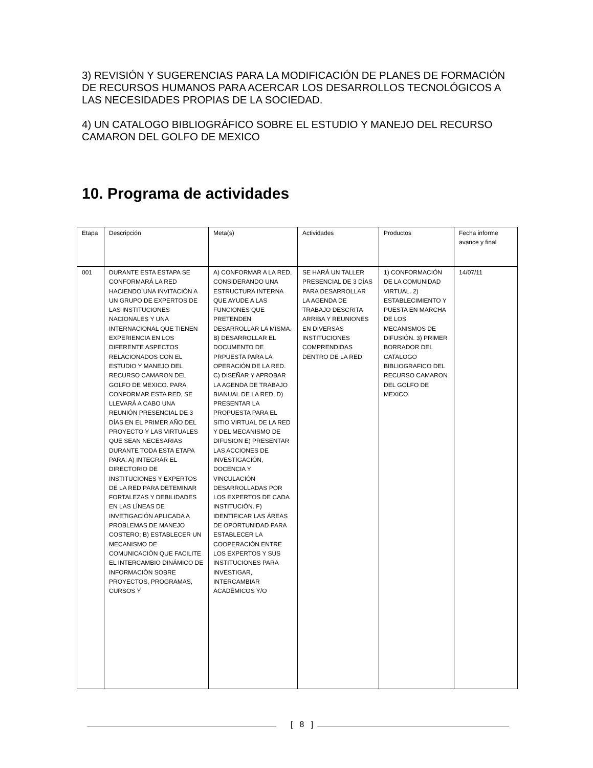3) REVISIÓN Y SUGERENCIAS PARA LA MODIFICACIÓN DE PLANES DE FORMACIÓN DE RECURSOS HUMANOS PARA ACERCAR LOS DESARROLLOS TECNOLÓGICOS A LAS NECESIDADES PROPIAS DE LA SOCIEDAD.
4) UN CATALOGO BIBLIOGRÁFICO SOBRE EL ESTUDIO Y MANEJO DEL RECURSO CAMARON DEL GOLFO DE MEXICO
10. Programa de actividades
| Etapa | Descripción | Meta(s) | Actividades | Productos | Fecha informe avance y final |
| --- | --- | --- | --- | --- | --- |
| 001 | DURANTE ESTA ESTAPA SE CONFORMARÁ LA RED HACIENDO UNA INVITACIÓN A UN GRUPO DE EXPERTOS DE LAS INSTITUCIONES NACIONALES Y UNA INTERNACIONAL QUE TIENEN EXPERIENCIA EN LOS DIFERENTE ASPECTOS RELACIONADOS CON EL ESTUDIO Y MANEJO DEL RECURSO CAMARON DEL GOLFO DE MEXICO. PARA CONFORMAR ESTA RED, SE LLEVARÁ A CABO UNA REUNIÓN PRESENCIAL DE 3 DÍAS EN EL PRIMER AÑO DEL PROYECTO Y LAS VIRTUALES QUE SEAN NECESARIAS DURANTE TODA ESTA ETAPA PARA: A) INTEGRAR EL DIRECTORIO DE INSTITUCIONES Y EXPERTOS DE LA RED PARA DETEMINAR FORTALEZAS Y DEBILIDADES EN LAS LÍNEAS DE INVETIGACIÓN APLICADA A PROBLEMAS DE MANEJO COSTERO; B) ESTABLECER UN MECANISMO DE COMUNICACIÓN QUE FACILITE EL INTERCAMBIO DINÁMICO DE INFORMACIÓN SOBRE PROYECTOS, PROGRAMAS, CURSOS Y | A) CONFORMAR A LA RED, CONSIDERANDO UNA ESTRUCTURA INTERNA QUE AYUDE A LAS FUNCIONES QUE PRETENDEN DESARROLLAR LA MISMA. B) DESARROLLAR EL DOCUMENTO DE PRPUESTA PARA LA OPERACIÓN DE LA RED. C) DISEÑAR Y APROBAR LA AGENDA DE TRABAJO BIANUAL DE LA RED, D) PRESENTAR LA PROPUESTA PARA EL SITIO VIRTUAL DE LA RED Y DEL MECANISMO DE DIFUSION E) PRESENTAR LAS ACCIONES DE INVESTIGACIÓN, DOCENCIA Y VINCULACIÓN DESARROLLADAS POR LOS EXPERTOS DE CADA INSTITUCIÓN. F) IDENTIFICAR LAS ÁREAS DE OPORTUNIDAD PARA ESTABLECER LA COOPERACIÓN ENTRE LOS EXPERTOS Y SUS INSTITUCIONES PARA INVESTIGAR, INTERCAMBIAR ACADÉMICOS Y/O | SE HARÁ UN TALLER PRESENCIAL DE 3 DÍAS PARA DESARROLLAR LA AGENDA DE TRABAJO DESCRITA ARRIBA Y REUNIONES EN DIVERSAS INSTITUCIONES COMPRENDIDAS DENTRO DE LA RED | 1) CONFORMACIÓN DE LA COMUNIDAD VIRTUAL. 2) ESTABLECIMIENTO Y PUESTA EN MARCHA DE LOS MECANISMOS DE DIFUSIÓN. 3) PRIMER BORRADOR DEL CATALOGO BIBLIOGRAFICO DEL RECURSO CAMARON DEL GOLFO DE MEXICO | 14/07/11 |
[ 8 ]